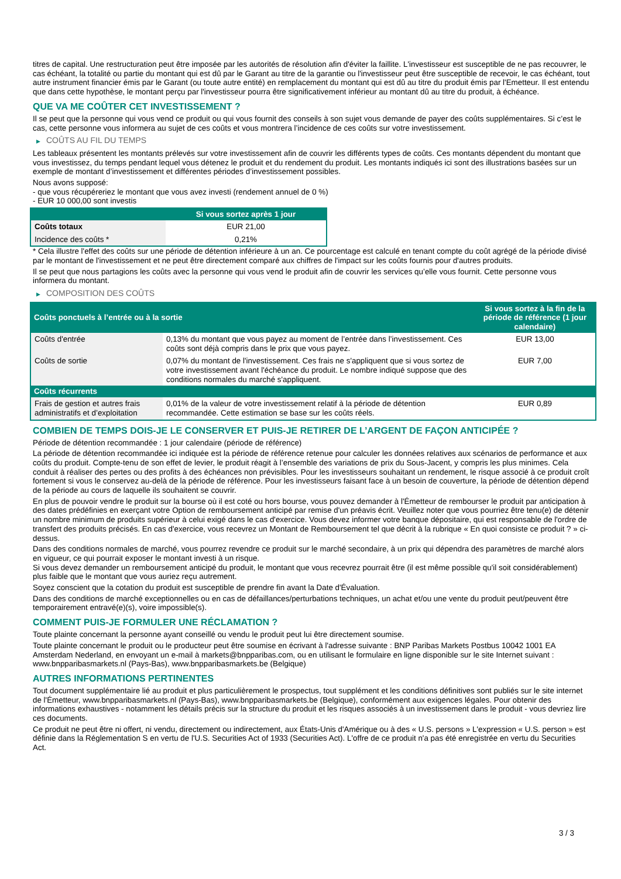titres de capital. Une restructuration peut être imposée par les autorités de résolution afin d'éviter la faillite. L'investisseur est susceptible de ne pas recouvrer, le cas échéant, la totalité ou partie du montant qui est dû par le Garant au titre de la garantie ou l'investisseur peut être susceptible de recevoir, le cas échéant, tout autre instrument financier émis par le Garant (ou toute autre entité) en remplacement du montant qui est dû au titre du produit émis par l'Emetteur. Il est entendu que dans cette hypothèse, le montant perçu par l'investisseur pourra être significativement inférieur au montant dû au titre du produit, à échéance.
QUE VA ME COÛTER CET INVESTISSEMENT ?
Il se peut que la personne qui vous vend ce produit ou qui vous fournit des conseils à son sujet vous demande de payer des coûts supplémentaires. Si c’est le cas, cette personne vous informera au sujet de ces coûts et vous montrera l’incidence de ces coûts sur votre investissement.
▶ COÛTS AU FIL DU TEMPS
Les tableaux présentent les montants prélevés sur votre investissement afin de couvrir les différents types de coûts. Ces montants dépendent du montant que vous investissez, du temps pendant lequel vous détenez le produit et du rendement du produit. Les montants indiqués ici sont des illustrations basées sur un exemple de montant d’investissement et différentes périodes d’investissement possibles.
Nous avons supposé:
- que vous récupéreriez le montant que vous avez investi (rendement annuel de 0 %)
- EUR 10 000,00 sont investis
| | Si vous sortez après 1 jour |
| --- | --- |
| Coûts totaux | EUR 21,00 |
| Incidence des coûts * | 0,21% |
* Cela illustre l'effet des coûts sur une période de détention inférieure à un an. Ce pourcentage est calculé en tenant compte du coût agrégé de la période divisé par le montant de l'investissement et ne peut être directement comparé aux chiffres de l'impact sur les coûts fournis pour d'autres produits.
Il se peut que nous partagions les coûts avec la personne qui vous vend le produit afin de couvrir les services qu’elle vous fournit. Cette personne vous informera du montant.
▶ COMPOSITION DES COÛTS
| Coûts ponctuels à l’entrée ou à la sortie | | Si vous sortez à la fin de la période de référence (1 jour calendaire) |
| --- | --- | --- |
| Coûts d'entrée | 0,13% du montant que vous payez au moment de l’entrée dans l’investissement. Ces coûts sont déjà compris dans le prix que vous payez. | EUR 13,00 |
| Coûts de sortie | 0,07% du montant de l'investissement. Ces frais ne s'appliquent que si vous sortez de votre investissement avant l'échéance du produit. Le nombre indiqué suppose que des conditions normales du marché s'appliquent. | EUR 7,00 |
| Coûts récurrents | | |
| Frais de gestion et autres frais administratifs et d’exploitation | 0,01% de la valeur de votre investissement relatif à la période de détention recommandée. Cette estimation se base sur les coûts réels. | EUR 0,89 |
COMBIEN DE TEMPS DOIS-JE LE CONSERVER ET PUIS-JE RETIRER DE L’ARGENT DE FAÇON ANTICIPÉE ?
Période de détention recommandée : 1 jour calendaire (période de référence)
La période de détention recommandée ici indiquée est la période de référence retenue pour calculer les données relatives aux scénarios de performance et aux coûts du produit. Compte-tenu de son effet de levier, le produit réagit à l’ensemble des variations de prix du Sous-Jacent, y compris les plus minimes. Cela conduit à réaliser des pertes ou des profits à des échéances non prévisibles. Pour les investisseurs souhaitant un rendement, le risque associé à ce produit croît fortement si vous le conservez au-delà de la période de référence. Pour les investisseurs faisant face à un besoin de couverture, la période de détention dépend de la période au cours de laquelle ils souhaitent se couvrir.
En plus de pouvoir vendre le produit sur la bourse où il est coté ou hors bourse, vous pouvez demander à l'Émetteur de rembourser le produit par anticipation à des dates prédéfinies en exerçant votre Option de remboursement anticipé par remise d'un préavis écrit. Veuillez noter que vous pourriez être tenu(e) de détenir un nombre minimum de produits supérieur à celui exigé dans le cas d'exercice. Vous devez informer votre banque dépositaire, qui est responsable de l'ordre de transfert des produits précisés. En cas d'exercice, vous recevrez un Montant de Remboursement tel que décrit à la rubrique « En quoi consiste ce produit ? » ci-dessus.
Dans des conditions normales de marché, vous pourrez revendre ce produit sur le marché secondaire, à un prix qui dépendra des paramètres de marché alors en vigueur, ce qui pourrait exposer le montant investi à un risque.
Si vous devez demander un remboursement anticipé du produit, le montant que vous recevrez pourrait être (il est même possible qu'il soit considérablement) plus faible que le montant que vous auriez reçu autrement.
Soyez conscient que la cotation du produit est susceptible de prendre fin avant la Date d'Évaluation.
Dans des conditions de marché exceptionnelles ou en cas de défaillances/perturbations techniques, un achat et/ou une vente du produit peut/peuvent être temporairement entravé(e)(s), voire impossible(s).
COMMENT PUIS-JE FORMULER UNE RÉCLAMATION ?
Toute plainte concernant la personne ayant conseillé ou vendu le produit peut lui être directement soumise.
Toute plainte concernant le produit ou le producteur peut être soumise en écrivant à l'adresse suivante : BNP Paribas Markets Postbus 10042 1001 EA Amsterdam Nederland, en envoyant un e-mail à markets@bnpparibas.com, ou en utilisant le formulaire en ligne disponible sur le site Internet suivant : www.bnpparibasmarkets.nl (Pays-Bas), www.bnpparibasmarkets.be (Belgique)
AUTRES INFORMATIONS PERTINENTES
Tout document supplémentaire lié au produit et plus particulièrement le prospectus, tout supplément et les conditions définitives sont publiés sur le site internet de l'Émetteur, www.bnpparibasmarkets.nl (Pays-Bas), www.bnpparibasmarkets.be (Belgique), conformément aux exigences légales. Pour obtenir des informations exhaustives - notamment les détails précis sur la structure du produit et les risques associés à un investissement dans le produit - vous devriez lire ces documents.
Ce produit ne peut être ni offert, ni vendu, directement ou indirectement, aux États-Unis d'Amérique ou à des « U.S. persons » L'expression « U.S. person » est définie dans la Réglementation S en vertu de l'U.S. Securities Act of 1933 (Securities Act). L'offre de ce produit n'a pas été enregistrée en vertu du Securities Act.
3 / 3